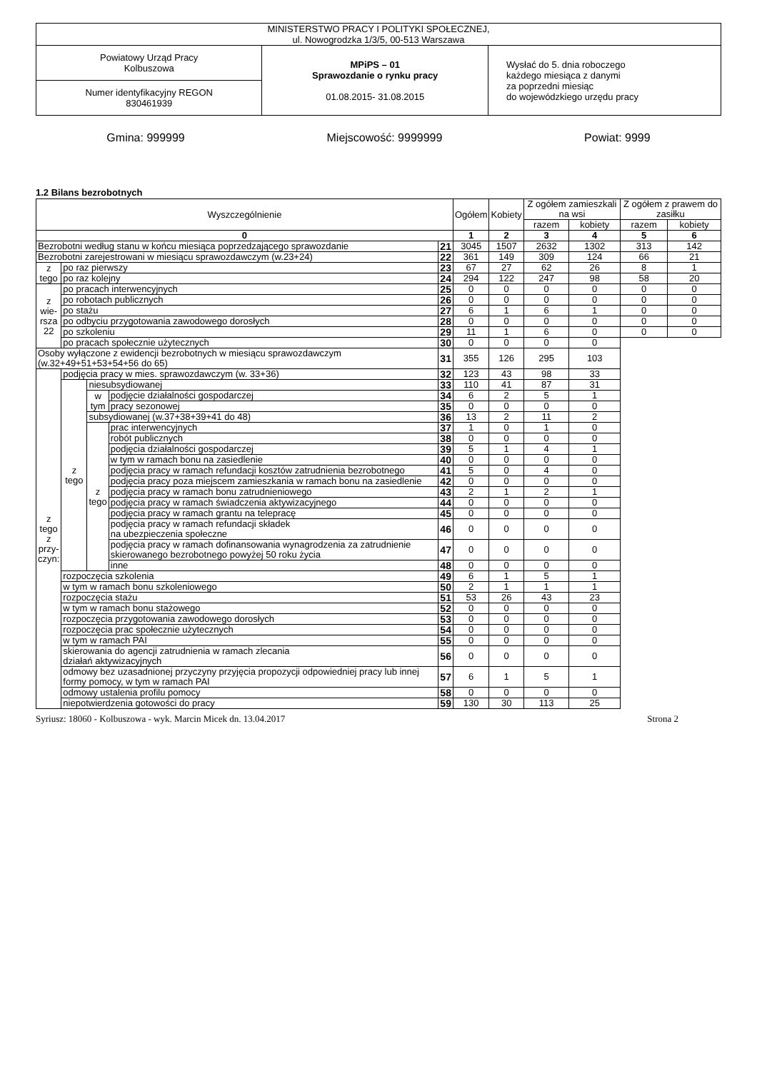| MINISTERSTWO PRACY I POLITYKI SPOŁECZNEJ, ul. Nowogrodzka 1/3/5, 00-513 Warszawa | | |
| Powiatowy Urząd Pracy Kolbuszowa | MPiPS – 01 Sprawozdanie o rynku pracy 01.08.2015- 31.08.2015 | Wysłać do 5. dnia roboczego każdego miesiąca z danymi za poprzedni miesiąc do wojewódzkiego urzędu pracy |
| Numer identyfikacyjny REGON 830461939 | | |
Gmina: 999999 Miejscowość: 9999999 Powiat: 9999
1.2 Bilans bezrobotnych
| Wyszczególnienie | | | | | Ogółem | Kobiety | Z ogółem zamieszkali na wsi | | Z ogółem z prawem do zasiłku | |
| --- | --- | --- | --- | --- | --- | --- | --- | --- | --- | --- |
| | | | | | | | razem | kobiety | razem | kobiety |
| 0 | | | | | 1 | 2 | 3 | 4 | 5 | 6 |
| Bezrobotni według stanu w końcu miesiąca poprzedzającego sprawozdanie | | | | 21 | 3045 | 1507 | 2632 | 1302 | 313 | 142 |
| Bezrobotni zarejestrowani w miesiącu sprawozdawczym (w.23+24) | | | | 22 | 361 | 149 | 309 | 124 | 66 | 21 |
| z tego | po raz pierwszy | | | 23 | 67 | 27 | 62 | 26 | 8 | 1 |
| | po raz kolejny | | | 24 | 294 | 122 | 247 | 98 | 58 | 20 |
| z wie- rsza 22 | po pracach interwencyjnych | | | 25 | 0 | 0 | 0 | 0 | 0 | 0 |
| | po robotach publicznych | | | 26 | 0 | 0 | 0 | 0 | 0 | 0 |
| | po stażu | | | 27 | 6 | 1 | 6 | 1 | 0 | 0 |
| | po odbyciu przygotowania zawodowego dorosłych | | | 28 | 0 | 0 | 0 | 0 | 0 | 0 |
| | po szkoleniu | | | 29 | 11 | 1 | 6 | 0 | 0 | 0 |
| | po pracach społecznie użytecznych | | | 30 | 0 | 0 | 0 | 0 | | |
| Osoby wyłączone z ewidencji bezrobotnych w miesiącu sprawozdawczym (w.32+49+51+53+54+56 do 65) | | | | 31 | 355 | 126 | 295 | 103 | | |
| z tego z przy- czyn: | podjęcia pracy w mies. sprawozdawczym (w. 33+36) | | | 32 | 123 | 43 | 98 | 33 | | |
| | z tego | niesubsydiowanej | | 33 | 110 | 41 | 87 | 31 | | |
| | | w tym | podjęcie działalności gospodarczej | 34 | 6 | 2 | 5 | 1 | | |
| | | | pracy sezonowej | 35 | 0 | 0 | 0 | 0 | | |
| | | subsydiowanej (w.37+38+39+41 do 48) | | 36 | 13 | 2 | 11 | 2 | | |
| | | z tego | prac interwencyjnych | 37 | 1 | 0 | 1 | 0 | | |
| | | | robót publicznych | 38 | 0 | 0 | 0 | 0 | | |
| | | | podjęcia działalności gospodarczej | 39 | 5 | 1 | 4 | 1 | | |
| | | | w tym w ramach bonu na zasiedlenie | 40 | 0 | 0 | 0 | 0 | | |
| | | | podjęcia pracy w ramach refundacji kosztów zatrudnienia bezrobotnego | 41 | 5 | 0 | 4 | 0 | | |
| | | | podjęcia pracy poza miejscem zamieszkania w ramach bonu na zasiedlenie | 42 | 0 | 0 | 0 | 0 | | |
| | | | podjęcia pracy w ramach bonu zatrudnieniowego | 43 | 2 | 1 | 2 | 1 | | |
| | | | podjęcia pracy w ramach świadczenia aktywizacyjnego | 44 | 0 | 0 | 0 | 0 | | |
| | | | podjęcia pracy w ramach grantu na telepracę | 45 | 0 | 0 | 0 | 0 | | |
| | | | podjęcia pracy w ramach refundacji składek na ubezpieczenia społeczne | 46 | 0 | 0 | 0 | 0 | | |
| | | | podjęcia pracy w ramach dofinansowania wynagrodzenia za zatrudnienie skierowanego bezrobotnego powyżej 50 roku życia | 47 | 0 | 0 | 0 | 0 | | |
| | | | inne | 48 | 0 | 0 | 0 | 0 | | |
| | rozpoczęcia szkolenia | | | 49 | 6 | 1 | 5 | 1 | | |
| | w tym w ramach bonu szkoleniowego | | | 50 | 2 | 1 | 1 | 1 | | |
| | rozpoczęcia stażu | | | 51 | 53 | 26 | 43 | 23 | | |
| | w tym w ramach bonu stażowego | | | 52 | 0 | 0 | 0 | 0 | | |
| | rozpoczęcia przygotowania zawodowego dorosłych | | | 53 | 0 | 0 | 0 | 0 | | |
| | rozpoczęcia prac społecznie użytecznych | | | 54 | 0 | 0 | 0 | 0 | | |
| | w tym w ramach PAI | | | 55 | 0 | 0 | 0 | 0 | | |
| | skierowania do agencji zatrudnienia w ramach zlecania działań aktywizacyjnych | | | 56 | 0 | 0 | 0 | 0 | | |
| | odmowy bez uzasadnionej przyczyny przyjęcia propozycji odpowiedniej pracy lub innej formy pomocy, w tym w ramach PAI | | | 57 | 6 | 1 | 5 | 1 | | |
| | odmowy ustalenia profilu pomocy | | | 58 | 0 | 0 | 0 | 0 | | |
| | niepotwierdzenia gotowości do pracy | | | 59 | 130 | 30 | 113 | 25 | | |
Syriusz: 18060 - Kolbuszowa - wyk. Marcin Micek dn. 13.04.2017 Strona 2